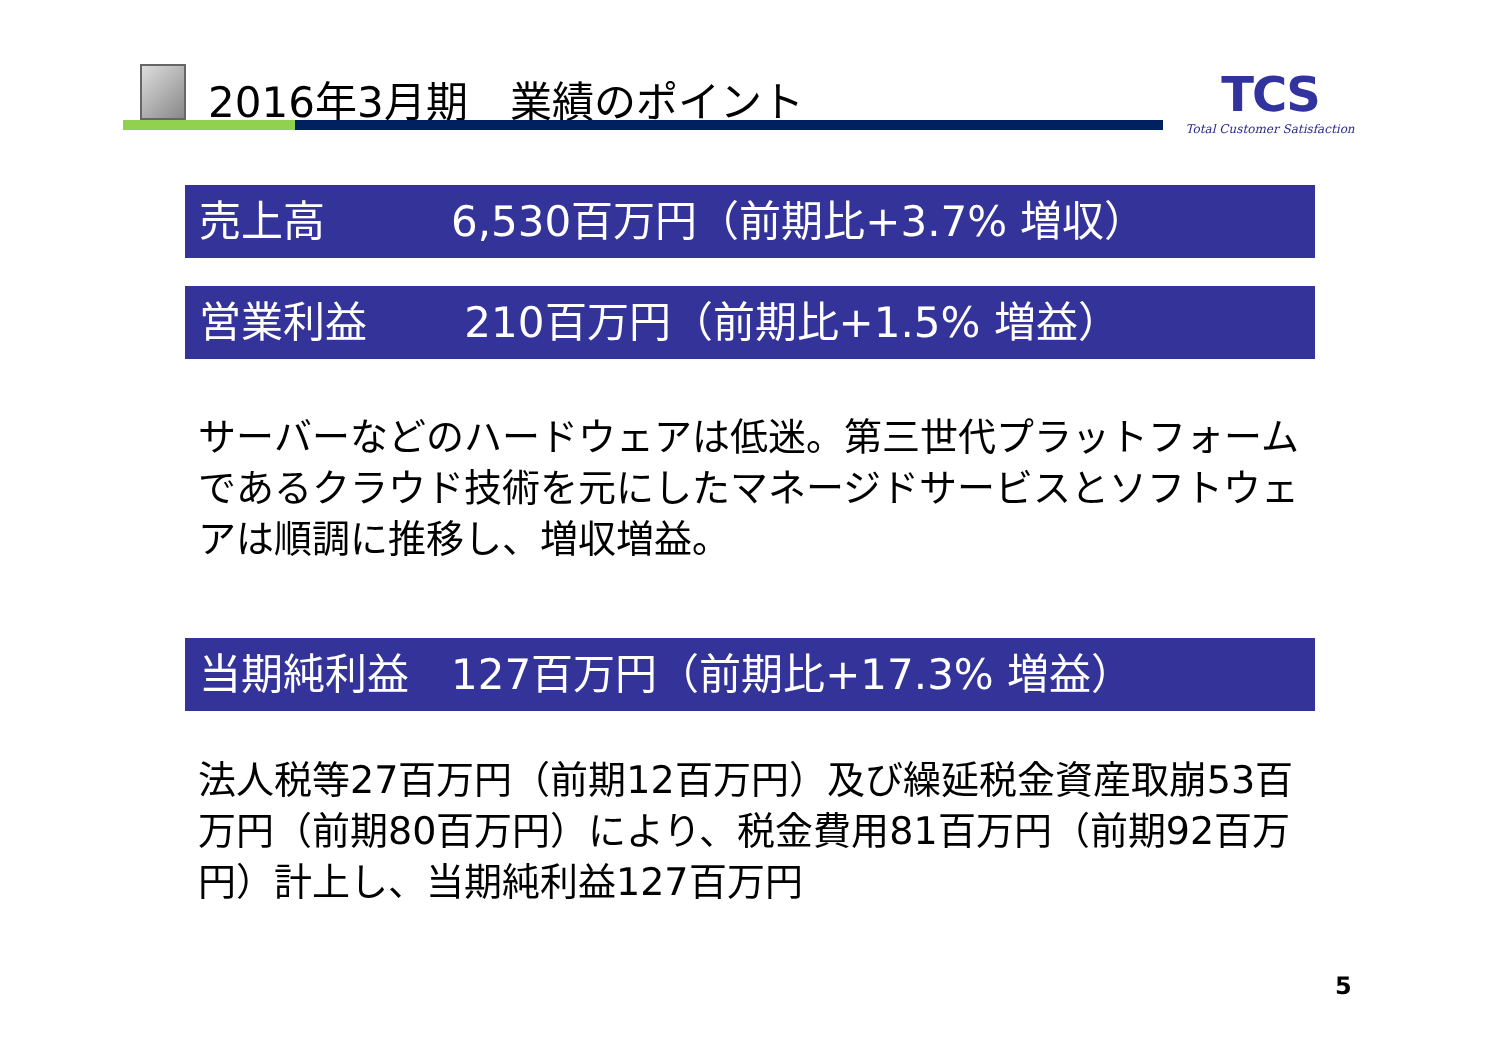2016年3月期　業績のポイント
TCS
Total Customer Satisfaction
売上高　　　6,530百万円（前期比+3.7% 増収）
営業利益　　 210百万円（前期比+1.5% 増益）
サーバーなどのハードウェアは低迷。第三世代プラットフォームであるクラウド技術を元にしたマネージドサービスとソフトウェアは順調に推移し、増収増益。
当期純利益　127百万円（前期比+17.3% 増益）
法人税等27百万円（前期12百万円）及び繰延税金資産取崩53百万円（前期80百万円）により、税金費用81百万円（前期92百万円）計上し、当期純利益127百万円
5